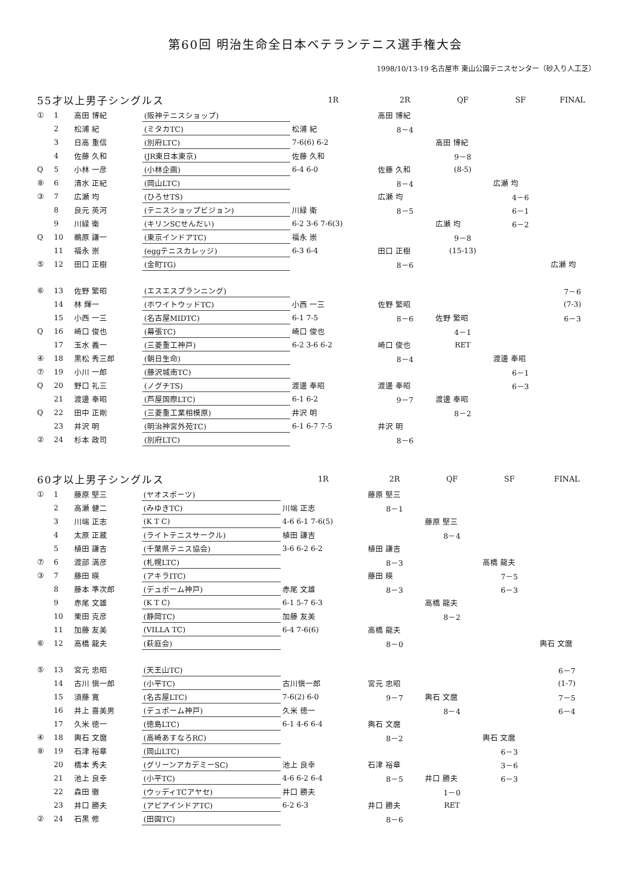第60回 明治生命全日本ベテランテニス選手権大会
1998/10/13-19 名古屋市 東山公園テニスセンター（砂入り人工芝）
| 55才以上男子シングルス | | | | 1R | 2R | QF | SF | FINAL |
| --- | --- | --- | --- | --- | --- | --- | --- | --- |
| ① | 1 | 高田 博紀 | (阪神テニスショップ) | | 高田 博紀 | | | |
| | 2 | 松浦 紀 | (ミタカTC) | 松浦 紀 | 8－4 | | | |
| | 3 | 日高 重信 | (別府LTC) | 7-6(6) 6-2 | | 高田 博紀 | | |
| | 4 | 佐藤 久和 | (JR東日本東京) | 佐藤 久和 | | 9－8 | | |
| Q | 5 | 小林 一彦 | (小林企画) | 6-4 6-0 | 佐藤 久和 | (8-5) | | |
| ⑧ | 6 | 清水 正紀 | (岡山LTC) | | 8－4 | | 広瀬 均 | |
| ③ | 7 | 広瀬 均 | (ひろせTS) | | 広瀬 均 | | 4－6 | |
| | 8 | 良元 英河 | (テニスショップビジョン) | 川緑 衛 | 8－5 | | 6－1 | |
| | 9 | 川緑 衛 | (キリンSCせんだい) | 6-2 3-6 7-6(3) | | 広瀬 均 | 6－2 | |
| Q | 10 | 鵜原 謙一 | (東京インドアTC) | 福永 崇 | | 9－8 | | |
| | 11 | 福永 崇 | (eggテニスカレッジ) | 6-3 6-4 | 田口 正樹 | (15-13) | | |
| ⑤ | 12 | 田口 正樹 | (金町TG) | | 8－6 | | | 広瀬 均 |
| ⑥ | 13 | 佐野 繁昭 | (エスエスプランニング) | | | | | 7－6 |
| | 14 | 林 輝一 | (ホワイトウッドTC) | 小西 一三 | 佐野 繁昭 | | | (7-3) |
| | 15 | 小西 一三 | (名古屋MIDTC) | 6-1 7-5 | 8－6 | 佐野 繁昭 | | 6－3 |
| Q | 16 | 崎口 俊也 | (幕張TC) | 崎口 俊也 | | 4－1 | | |
| | 17 | 玉水 義一 | (三菱重工神戸) | 6-2 3-6 6-2 | 崎口 俊也 | RET | | |
| ④ | 18 | 黒松 秀三郎 | (朝日生命) | | 8－4 | | 渡邊 奉昭 | |
| ⑦ | 19 | 小川 一郎 | (藤沢城南TC) | | | | 6－1 | |
| Q | 20 | 野口 礼三 | (ノグチTS) | 渡邊 奉昭 | 渡邊 奉昭 | | 6－3 | |
| | 21 | 渡邊 奉昭 | (芦屋国際LTC) | 6-1 6-2 | 9－7 | 渡邊 奉昭 | | |
| Q | 22 | 田中 正剛 | (三菱重工業相模原) | 井沢 明 | | 8－2 | | |
| | 23 | 井沢 明 | (明治神宮外苑TC) | 6-1 6-7 7-5 | 井沢 明 | | | |
| ② | 24 | 杉本 政司 | (別府LTC) | | 8－6 | | | |
| 60才以上男子シングルス | | | | 1R | 2R | QF | SF | FINAL |
| --- | --- | --- | --- | --- | --- | --- | --- | --- |
| ① | 1 | 藤原 堅三 | (ヤオスポーツ) | | 藤原 堅三 | | | |
| | 2 | 高瀬 健二 | (みゆきTC) | 川端 正志 | 8－1 | | | |
| | 3 | 川端 正志 | (K T C) | 4-6 6-1 7-6(5) | | 藤原 堅三 | | |
| | 4 | 太原 正蔵 | (ライトテニスサークル) | 植田 謙吉 | | 8－4 | | |
| | 5 | 植田 謙吉 | (千葉県テニス協会) | 3-6 6-2 6-2 | 植田 謙吉 | | | |
| ⑦ | 6 | 渡部 満彦 | (札幌LTC) | | 8－3 | | 高橋 龍夫 | |
| ③ | 7 | 藤田 暎 | (アキラITC) | | 藤田 暎 | | 7－5 | |
| | 8 | 藤本 準次郎 | (デュポーム神戸) | 赤尾 文雄 | 8－3 | | 6－3 | |
| | 9 | 赤尾 文雄 | (K T C) | 6-1 5-7 6-3 | | 高橋 龍夫 | | |
| | 10 | 栗田 克彦 | (静岡TC) | 加藤 友美 | | 8－2 | | |
| | 11 | 加藤 友美 | (VILLA TC) | 6-4 7-6(6) | 高橋 龍夫 | | | |
| ⑥ | 12 | 高橋 龍夫 | (萩庭会) | | 8－0 | | | 輿石 文麿 |
| ⑤ | 13 | 宮元 忠昭 | (天王山TC) | | | | | 6－7 |
| | 14 | 古川 愼一郎 | (小平TC) | 古川愼一郎 | 宮元 忠昭 | | | (1-7) |
| | 15 | 須藤 寛 | (名古屋LTC) | 7-6(2) 6-0 | 9－7 | 輿石 文麿 | | 7－5 |
| | 16 | 井上 喜美男 | (デュポーム神戸) | 久米 徳一 | | 8－4 | | 6－4 |
| | 17 | 久米 徳一 | (徳島LTC) | 6-1 4-6 6-4 | 輿石 文麿 | | | |
| ④ | 18 | 輿石 文麿 | (高崎あすなろRC) | | 8－2 | | 輿石 文麿 | |
| ⑧ | 19 | 石津 裕章 | (岡山LTC) | | | | 6－3 | |
| | 20 | 橋本 秀夫 | (グリーンアカデミーSC) | 池上 良幸 | 石津 裕章 | | 3－6 | |
| | 21 | 池上 良幸 | (小平TC) | 4-6 6-2 6-4 | 8－5 | 井口 勝夫 | 6－3 | |
| | 22 | 森田 徹 | (ウッディTCアヤセ) | 井口 勝夫 | | 1－0 | | |
| | 23 | 井口 勝夫 | (アピアインドアTC) | 6-2 6-3 | 井口 勝夫 | RET | | |
| ② | 24 | 石黒 修 | (田園TC) | | 8－6 | | | |